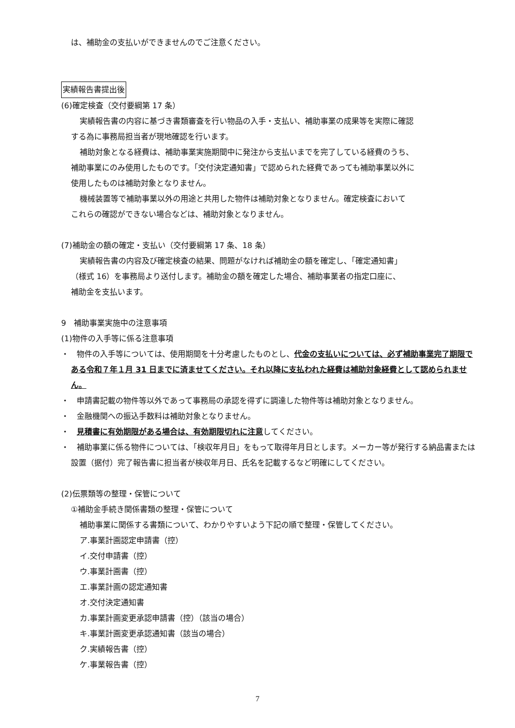は、補助金の支払いができませんのでご注意ください。
実績報告書提出後
(6)確定検査（交付要綱第 17 条）
実績報告書の内容に基づき書類審査を行い物品の入手・支払い、補助事業の成果等を実際に確認
する為に事務局担当者が現地確認を行います。
補助対象となる経費は、補助事業実施期間中に発注から支払いまでを完了している経費のうち、
補助事業にのみ使用したものです。「交付決定通知書」で認められた経費であっても補助事業以外に
使用したものは補助対象となりません。
機械装置等で補助事業以外の用途と共用した物件は補助対象となりません。確定検査において
これらの確認ができない場合などは、補助対象となりません。
(7)補助金の額の確定・支払い（交付要綱第 17 条、18 条）
実績報告書の内容及び確定検査の結果、問題がなければ補助金の額を確定し、「確定通知書」
（様式 16）を事務局より送付します。補助金の額を確定した場合、補助事業者の指定口座に、
補助金を支払います。
9　補助事業実施中の注意事項
(1)物件の入手等に係る注意事項
・　物件の入手等については、使用期間を十分考慮したものとし、代金の支払いについては、必ず補助事業完了期限である令和７年１月 31 日までに済ませてください。それ以降に支払われた経費は補助対象経費として認められません。
・　申請書記載の物件等以外であって事務局の承認を得ずに調達した物件等は補助対象となりません。
・　金融機関への振込手数料は補助対象となりません。
・　見積書に有効期限がある場合は、有効期限切れに注意してください。
・　補助事業に係る物件については、「検収年月日」をもって取得年月日とします。メーカー等が発行する納品書または設置（据付）完了報告書に担当者が検収年月日、氏名を記載するなど明確にしてください。
(2)伝票類等の整理・保管について
①補助金手続き関係書類の整理・保管について
補助事業に関係する書類について、わかりやすいよう下記の順で整理・保管してください。
ア.事業計画認定申請書（控）
イ.交付申請書（控）
ウ.事業計画書（控）
エ.事業計画の認定通知書
オ.交付決定通知書
カ.事業計画変更承認申請書（控）（該当の場合）
キ.事業計画変更承認通知書（該当の場合）
ク.実績報告書（控）
ケ.事業報告書（控）
7